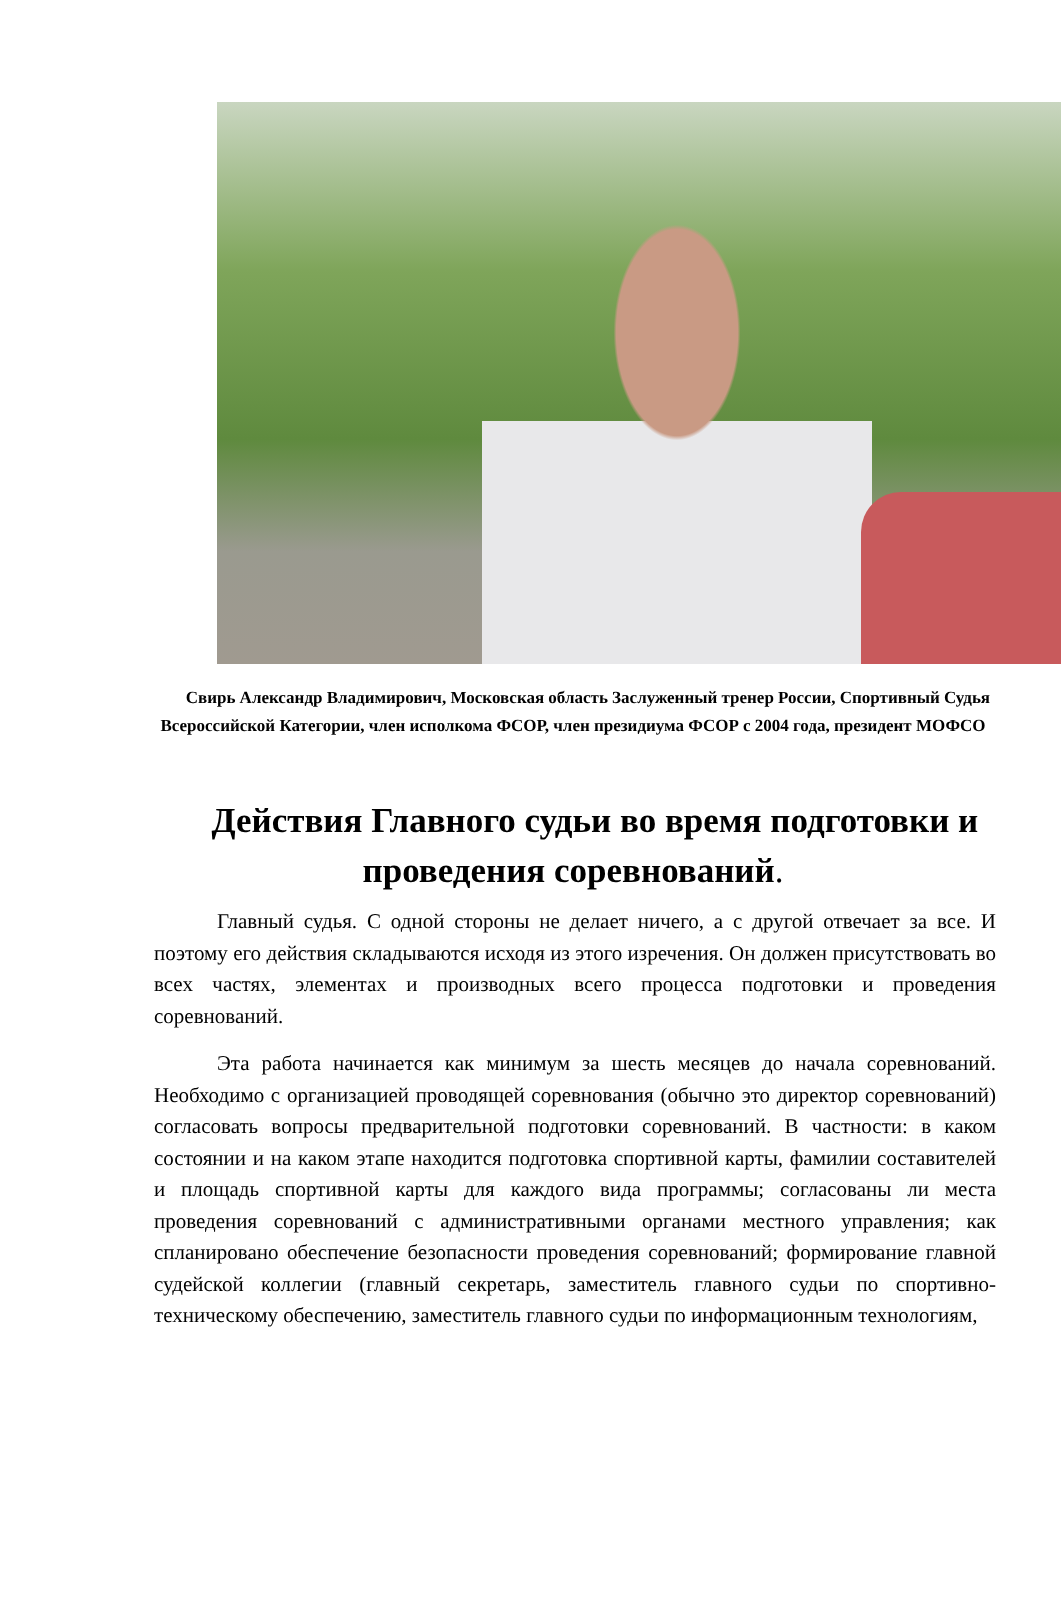Свирь Александр Владимирович, Московская область Заслуженный тренер России, Спортивный Судья Всероссийской Категории, член исполкома ФСОР, член президиума ФСОР с 2004 года, президент МОФСО
Действия Главного судьи во время подготовки и проведения соревнований.
Главный судья. С одной стороны не делает ничего, а с другой отвечает за все. И поэтому его действия складываются исходя из этого изречения. Он должен присутствовать во всех частях, элементах и производных всего процесса подготовки и проведения соревнований.
Эта работа начинается как минимум за шесть месяцев до начала соревнований. Необходимо с организацией проводящей соревнования (обычно это директор соревнований) согласовать вопросы предварительной подготовки соревнований. В частности: в каком состоянии и на каком этапе находится подготовка спортивной карты, фамилии составителей и площадь спортивной карты для каждого вида программы; согласованы ли места проведения соревнований с административными органами местного управления; как спланировано обеспечение безопасности проведения соревнований; формирование главной судейской коллегии (главный секретарь, заместитель главного судьи по спортивно-техническому обеспечению, заместитель главного судьи по информационным технологиям,